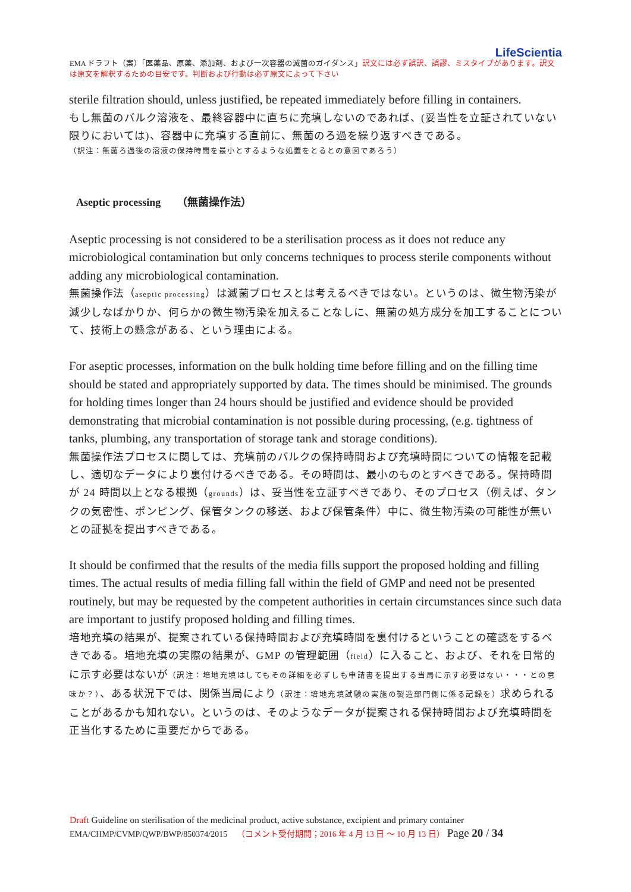LifeScientia
EMA ドラフト（案）「医薬品、原薬、添加剤、および一次容器の滅菌のガイダンス」訳文には必ず誤訳、誤謬、ミスタイプがあります。訳文は原文を解釈するための目安です。判断および行動は必ず原文によって下さい
sterile filtration should, unless justified, be repeated immediately before filling in containers.
もし無菌のバルク溶液を、最終容器中に直ちに充填しないのであれば、(妥当性を立証されていない限りにおいては)、容器中に充填する直前に、無菌のろ過を繰り返すべきである。
（訳注：無菌ろ過後の溶液の保持時間を最小とするような処置をとるとの意図であろう）
Aseptic processing （無菌操作法）
Aseptic processing is not considered to be a sterilisation process as it does not reduce any microbiological contamination but only concerns techniques to process sterile components without adding any microbiological contamination.
無菌操作法（aseptic processing）は滅菌プロセスとは考えるべきではない。というのは、微生物汚染が減少しなばかりか、何らかの微生物汚染を加えることなしに、無菌の処方成分を加工することについて、技術上の懸念がある、という理由による。
For aseptic processes, information on the bulk holding time before filling and on the filling time should be stated and appropriately supported by data. The times should be minimised. The grounds for holding times longer than 24 hours should be justified and evidence should be provided demonstrating that microbial contamination is not possible during processing, (e.g. tightness of tanks, plumbing, any transportation of storage tank and storage conditions).
無菌操作法プロセスに関しては、充填前のバルクの保持時間および充填時間についての情報を記載し、適切なデータにより裏付けるべきである。その時間は、最小のものとすべきである。保持時間が 24 時間以上となる根拠（grounds）は、妥当性を立証すべきであり、そのプロセス（例えば、タンクの気密性、ポンピング、保管タンクの移送、および保管条件）中に、微生物汚染の可能性が無いとの証拠を提出すべきである。
It should be confirmed that the results of the media fills support the proposed holding and filling times. The actual results of media filling fall within the field of GMP and need not be presented routinely, but may be requested by the competent authorities in certain circumstances since such data are important to justify proposed holding and filling times.
培地充填の結果が、提案されている保持時間および充填時間を裏付けるということの確認をするべきである。培地充填の実際の結果が、GMP の管理範囲（field）に入ること、および、それを日常的に示す必要はないが（訳注：培地充填はしてもその詳細を必ずしも申請書を提出する当局に示す必要はない・・・との意味か？）、ある状況下では、関係当局により（訳注：培地充填試験の実施の製造部門側に係る記録を）求められることがあるかも知れない。というのは、そのようなデータが提案される保持時間および充填時間を正当化するために重要だからである。
Draft Guideline on sterilisation of the medicinal product, active substance, excipient and primary container
EMA/CHMP/CVMP/QWP/BWP/850374/2015 （コメント受付期間；2016 年 4 月 13 日 ～ 10 月 13 日） Page 20 / 34